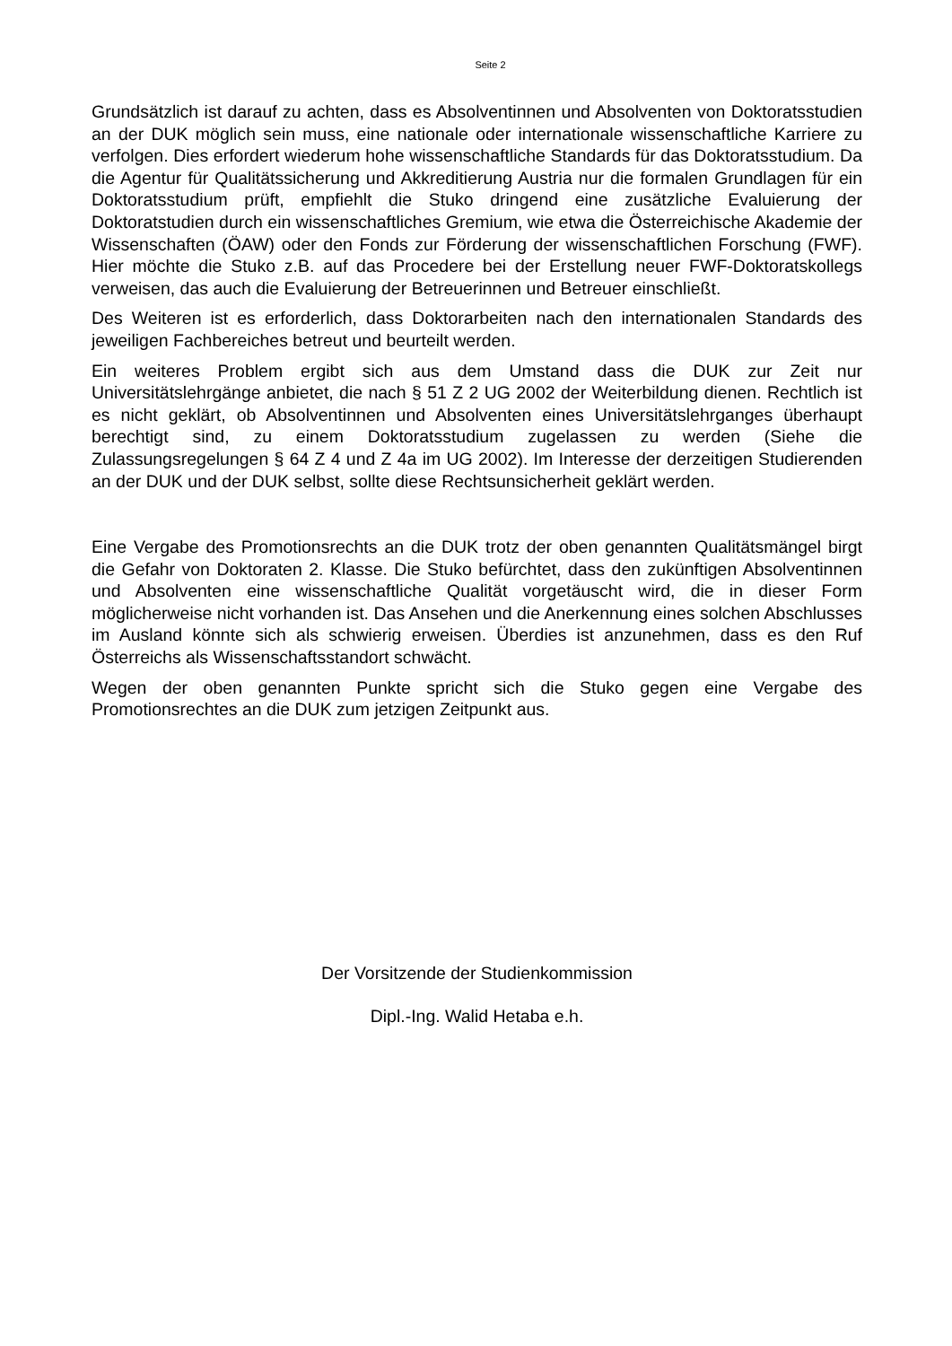Seite 2
Grundsätzlich ist darauf zu achten, dass es Absolventinnen und Absolventen von Doktoratsstudien an der DUK möglich sein muss, eine nationale oder internationale wissenschaftliche Karriere zu verfolgen. Dies erfordert wiederum hohe wissenschaftliche Standards für das Doktoratsstudium. Da die Agentur für Qualitätssicherung und Akkreditierung Austria nur die formalen Grundlagen für ein Doktoratsstudium prüft, empfiehlt die Stuko dringend eine zusätzliche Evaluierung der Doktoratstudien durch ein wissenschaftliches Gremium, wie etwa die Österreichische Akademie der Wissenschaften (ÖAW) oder den Fonds zur Förderung der wissenschaftlichen Forschung (FWF). Hier möchte die Stuko z.B. auf das Procedere bei der Erstellung neuer FWF-Doktoratskollegs verweisen, das auch die Evaluierung der Betreuerinnen und Betreuer einschließt.
Des Weiteren ist es erforderlich, dass Doktorarbeiten nach den internationalen Standards des jeweiligen Fachbereiches betreut und beurteilt werden.
Ein weiteres Problem ergibt sich aus dem Umstand dass die DUK zur Zeit nur Universitätslehrgänge anbietet, die nach § 51 Z 2 UG 2002 der Weiterbildung dienen. Rechtlich ist es nicht geklärt, ob Absolventinnen und Absolventen eines Universitätslehrganges überhaupt berechtigt sind, zu einem Doktoratsstudium zugelassen zu werden (Siehe die Zulassungsregelungen § 64 Z 4 und Z 4a im UG 2002). Im Interesse der derzeitigen Studierenden an der DUK und der DUK selbst, sollte diese Rechtsunsicherheit geklärt werden.
Eine Vergabe des Promotionsrechts an die DUK trotz der oben genannten Qualitätsmängel birgt die Gefahr von Doktoraten 2. Klasse. Die Stuko befürchtet, dass den zukünftigen Absolventinnen und Absolventen eine wissenschaftliche Qualität vorgetäuscht wird, die in dieser Form möglicherweise nicht vorhanden ist. Das Ansehen und die Anerkennung eines solchen Abschlusses im Ausland könnte sich als schwierig erweisen. Überdies ist anzunehmen, dass es den Ruf Österreichs als Wissenschaftsstandort schwächt.
Wegen der oben genannten Punkte spricht sich die Stuko gegen eine Vergabe des Promotionsrechtes an die DUK zum jetzigen Zeitpunkt aus.
Der Vorsitzende der Studienkommission
Dipl.-Ing. Walid Hetaba e.h.